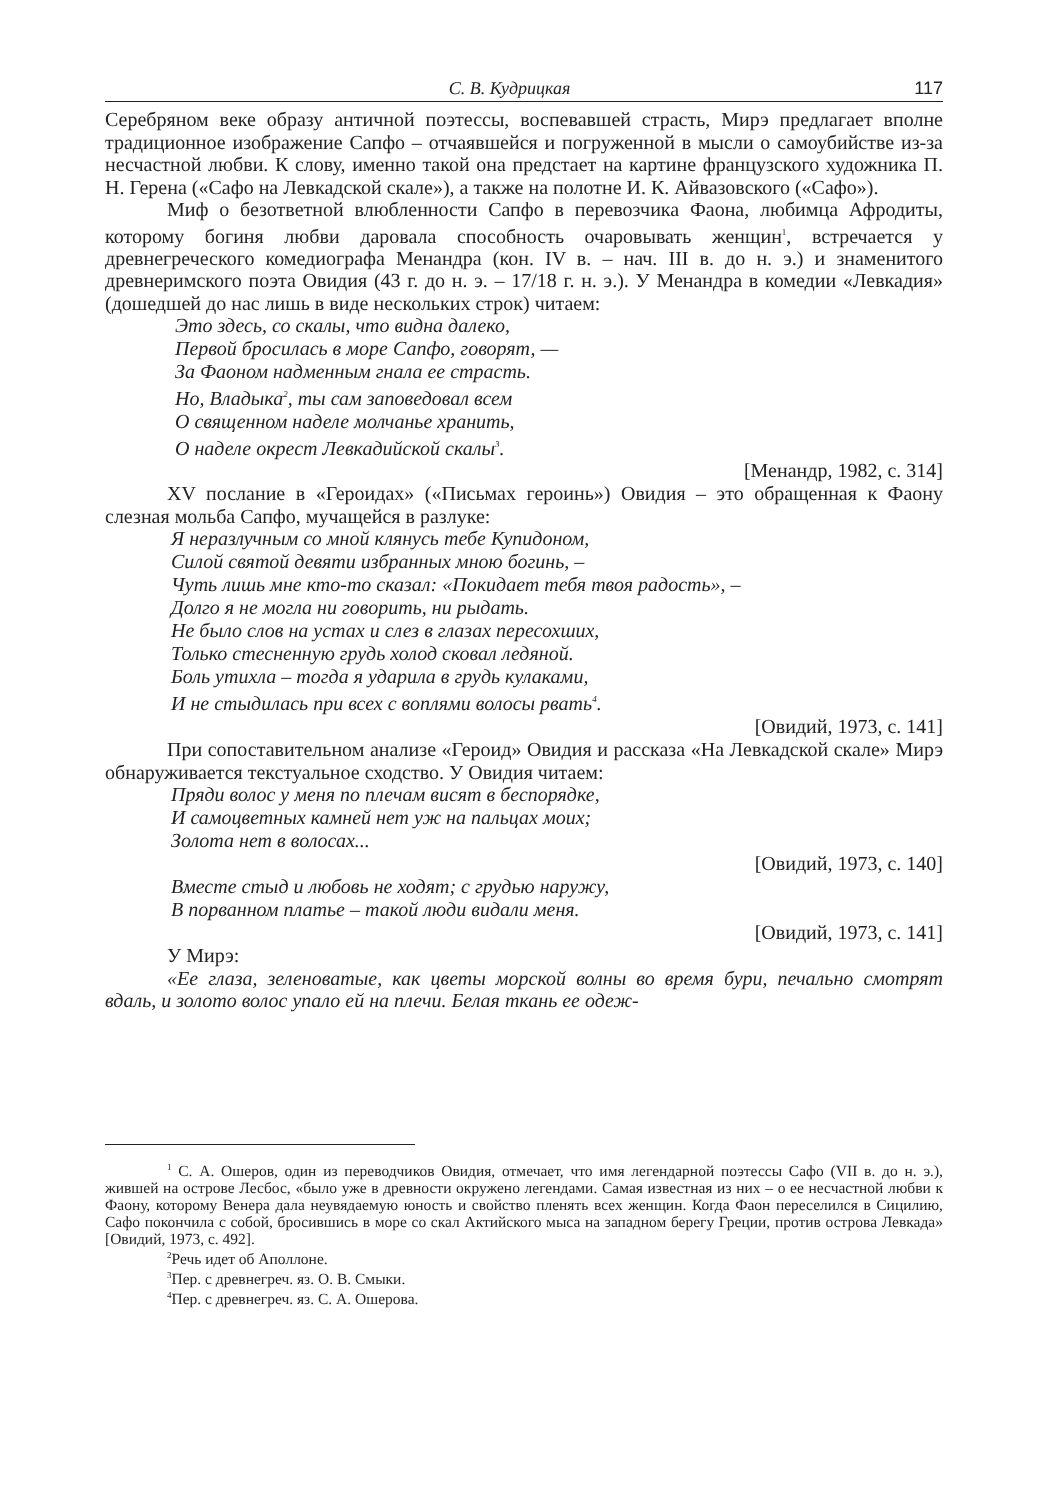С. В. Кудрицкая 117
Серебряном веке образу античной поэтессы, воспевавшей страсть, Мирэ предлагает вполне традиционное изображение Сапфо – отчаявшейся и погруженной в мысли о самоубийстве из-за несчастной любви. К слову, именно такой она предстает на картине французского художника П. Н. Герена («Сафо на Левкадской скале»), а также на полотне И. К. Айвазовского («Сафо»).
Миф о безответной влюбленности Сапфо в перевозчика Фаона, любимца Афродиты, которому богиня любви даровала способность очаровывать женщин<sup>1</sup>, встречается у древнегреческого комедиографа Менандра (кон. IV в. – нач. III в. до н. э.) и знаменитого древнеримского поэта Овидия (43 г. до н. э. – 17/18 г. н. э.). У Менандра в комедии «Левкадия» (дошедшей до нас лишь в виде нескольких строк) читаем:
Это здесь, со скалы, что видна далеко,
Первой бросилась в море Сапфо, говорят, —
За Фаоном надменным гнала ее страсть.
Но, Владыка<sup>2</sup>, ты сам заповедовал всем
О священном наделе молчанье хранить,
О наделе окрест Левкадийской скалы<sup>3</sup>.
[Менандр, 1982, с. 314]
XV послание в «Героидах» («Письмах героинь») Овидия – это обращенная к Фаону слезная мольба Сапфо, мучащейся в разлуке:
Я неразлучным со мной клянусь тебе Купидоном,
Силой святой девяти избранных мною богинь, –
Чуть лишь мне кто-то сказал: «Покидает тебя твоя радость», –
Долго я не могла ни говорить, ни рыдать.
Не было слов на устах и слез в глазах пересохших,
Только стесненную грудь холод сковал ледяной.
Боль утихла – тогда я ударила в грудь кулаками,
И не стыдилась при всех с воплями волосы рвать<sup>4</sup>.
[Овидий, 1973, с. 141]
При сопоставительном анализе «Героид» Овидия и рассказа «На Левкадской скале» Мирэ обнаруживается текстуальное сходство. У Овидия читаем:
Пряди волос у меня по плечам висят в беспорядке,
И самоцветных камней нет уж на пальцах моих;
Золота нет в волосах...
[Овидий, 1973, с. 140]
Вместе стыд и любовь не ходят; с грудью наружу,
В порванном платье – такой люди видали меня.
[Овидий, 1973, с. 141]
У Мирэ:
«Ее глаза, зеленоватые, как цветы морской волны во время бури, печально смотрят вдаль, и золото волос упало ей на плечи. Белая ткань ее одеж-
<sup>1</sup> С. А. Ошеров, один из переводчиков Овидия, отмечает, что имя легендарной поэтессы Сафо (VII в. до н. э.), жившей на острове Лесбос, «было уже в древности окружено легендами. Самая известная из них – о ее несчастной любви к Фаону, которому Венера дала неувядаемую юность и свойство пленять всех женщин. Когда Фаон переселился в Сицилию, Сафо покончила с собой, бросившись в море со скал Актийского мыса на западном берегу Греции, против острова Левкада» [Овидий, 1973, с. 492].
<sup>2</sup> Речь идет об Аполлоне.
<sup>3</sup> Пер. с древнегреч. яз. О. В. Смыки.
<sup>4</sup> Пер. с древнегреч. яз. С. А. Ошерова.